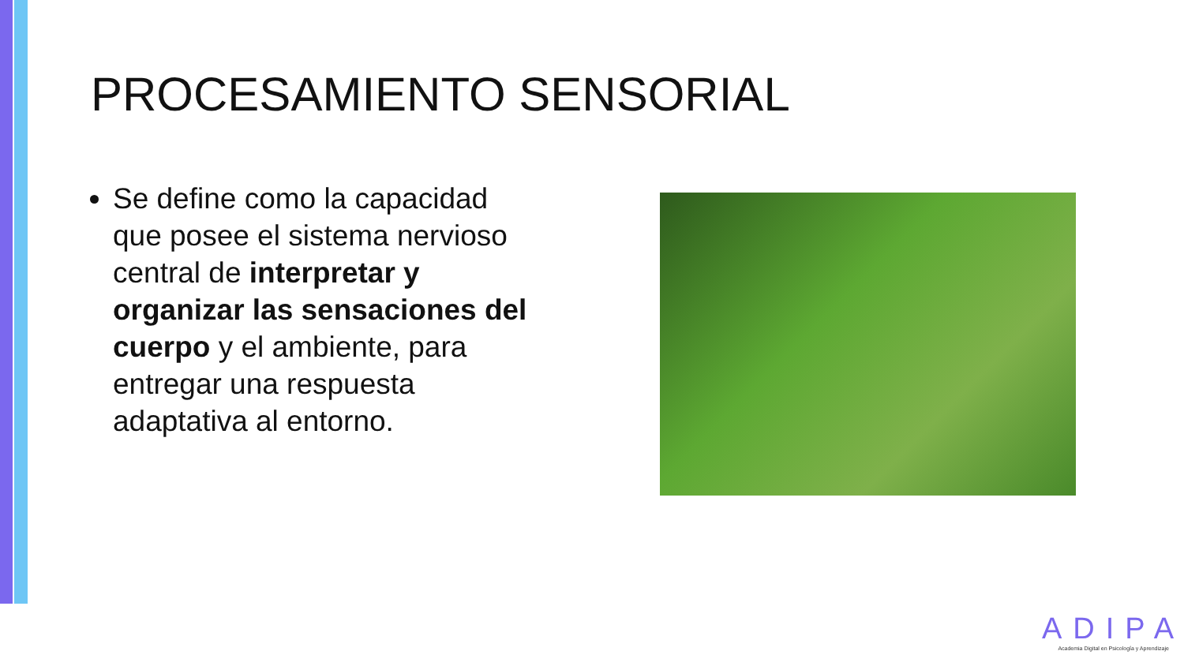PROCESAMIENTO SENSORIAL
Se define como la capacidad que posee el sistema nervioso central de interpretar y organizar las sensaciones del cuerpo y el ambiente, para entregar una respuesta adaptativa al entorno.
ADIPA
Academia Digital en Psicología y Aprendizaje